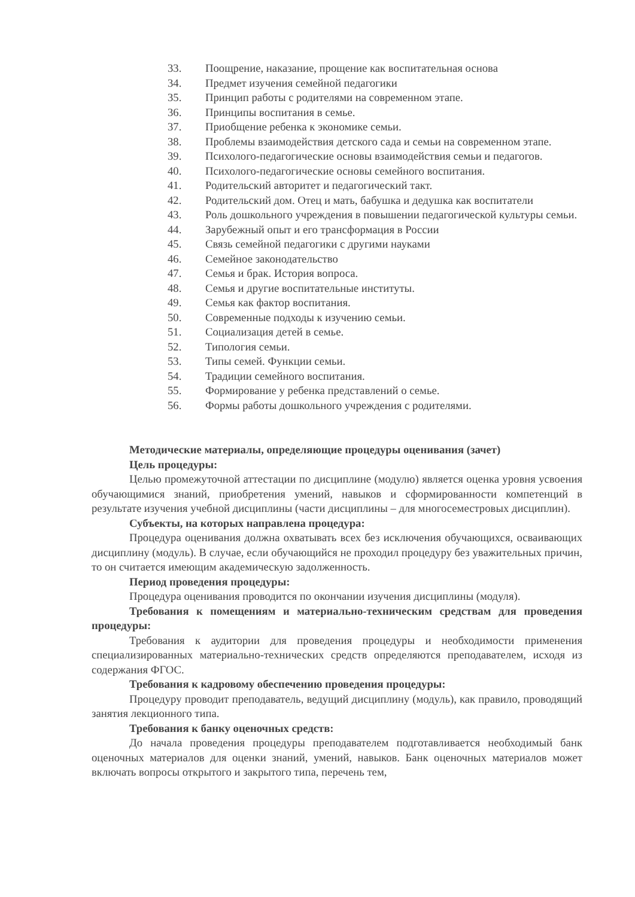33. Поощрение, наказание, прощение как воспитательная основа
34. Предмет изучения семейной педагогики
35. Принцип работы с родителями на современном этапе.
36. Принципы воспитания в семье.
37. Приобщение ребенка к экономике семьи.
38. Проблемы взаимодействия детского сада и семьи на современном этапе.
39. Психолого-педагогические основы взаимодействия семьи и педагогов.
40. Психолого-педагогические основы семейного воспитания.
41. Родительский авторитет и педагогический такт.
42. Родительский дом. Отец и мать, бабушка и дедушка как воспитатели
43. Роль дошкольного учреждения в повышении педагогической культуры семьи.
44. Зарубежный опыт и его трансформация в России
45. Связь семейной педагогики с другими науками
46. Семейное законодательство
47. Семья и брак. История вопроса.
48. Семья и другие воспитательные институты.
49. Семья как фактор воспитания.
50. Современные подходы к изучению семьи.
51. Социализация детей в семье.
52. Типология семьи.
53. Типы семей. Функции семьи.
54. Традиции семейного воспитания.
55. Формирование у ребенка представлений о семье.
56. Формы работы дошкольного учреждения с родителями.
Методические материалы, определяющие процедуры оценивания (зачет)
Цель процедуры:
Целью промежуточной аттестации по дисциплине (модулю) является оценка уровня усвоения обучающимися знаний, приобретения умений, навыков и сформированности компетенций в результате изучения учебной дисциплины (части дисциплины – для многосеместровых дисциплин).
Субъекты, на которых направлена процедура:
Процедура оценивания должна охватывать всех без исключения обучающихся, осваивающих дисциплину (модуль). В случае, если обучающийся не проходил процедуру без уважительных причин, то он считается имеющим академическую задолженность.
Период проведения процедуры:
Процедура оценивания проводится по окончании изучения дисциплины (модуля).
Требования к помещениям и материально-техническим средствам для проведения процедуры:
Требования к аудитории для проведения процедуры и необходимости применения специализированных материально-технических средств определяются преподавателем, исходя из содержания ФГОС.
Требования к кадровому обеспечению проведения процедуры:
Процедуру проводит преподаватель, ведущий дисциплину (модуль), как правило, проводящий занятия лекционного типа.
Требования к банку оценочных средств:
До начала проведения процедуры преподавателем подготавливается необходимый банк оценочных материалов для оценки знаний, умений, навыков. Банк оценочных материалов может включать вопросы открытого и закрытого типа, перечень тем,